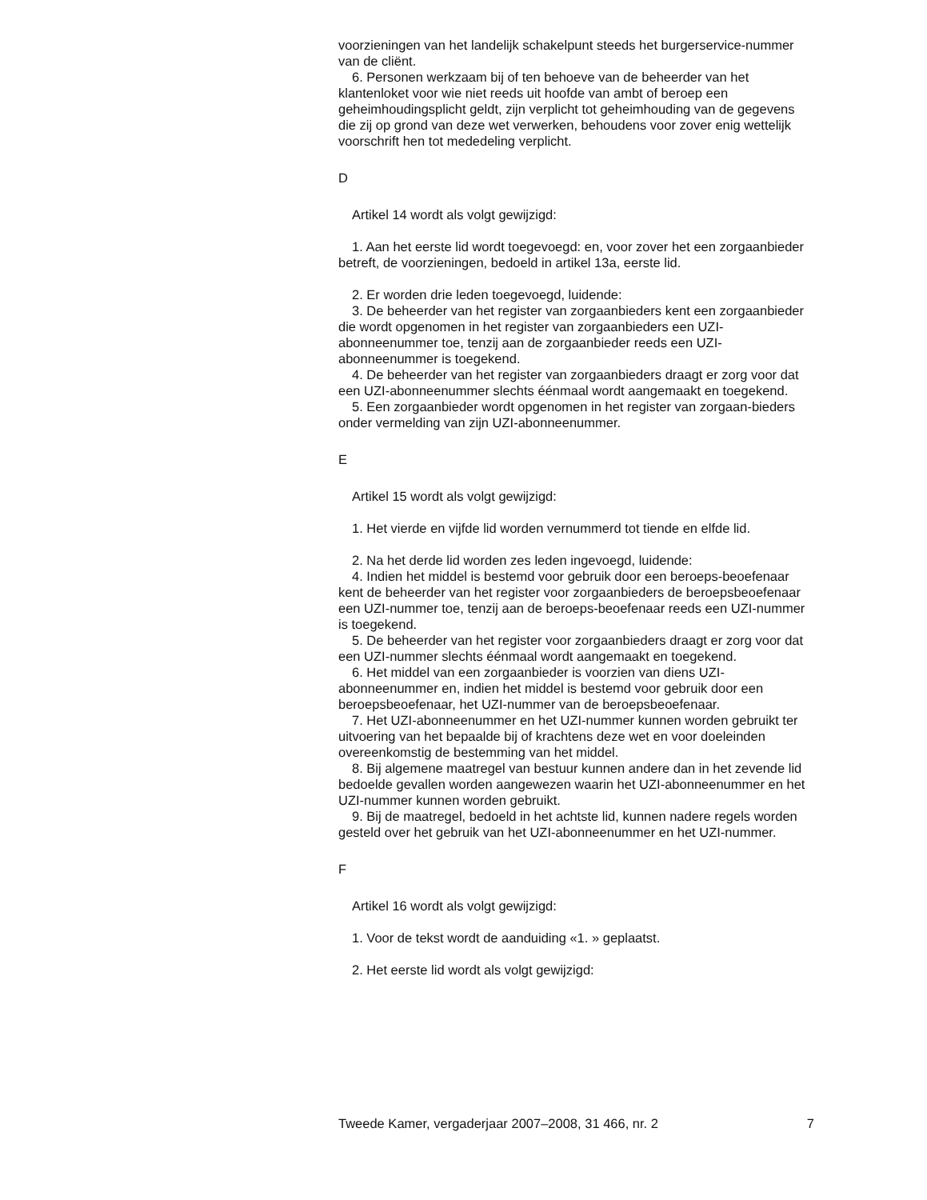voorzieningen van het landelijk schakelpunt steeds het burgerservice-nummer van de cliënt.
6. Personen werkzaam bij of ten behoeve van de beheerder van het klantenloket voor wie niet reeds uit hoofde van ambt of beroep een geheimhoudingsplicht geldt, zijn verplicht tot geheimhouding van de gegevens die zij op grond van deze wet verwerken, behoudens voor zover enig wettelijk voorschrift hen tot mededeling verplicht.
D
Artikel 14 wordt als volgt gewijzigd:
1. Aan het eerste lid wordt toegevoegd: en, voor zover het een zorgaanbieder betreft, de voorzieningen, bedoeld in artikel 13a, eerste lid.
2. Er worden drie leden toegevoegd, luidende:
3. De beheerder van het register van zorgaanbieders kent een zorgaanbieder die wordt opgenomen in het register van zorgaanbieders een UZI-abonneenummer toe, tenzij aan de zorgaanbieder reeds een UZI-abonneenummer is toegekend.
4. De beheerder van het register van zorgaanbieders draagt er zorg voor dat een UZI-abonneenummer slechts éénmaal wordt aangemaakt en toegekend.
5. Een zorgaanbieder wordt opgenomen in het register van zorgaan-bieders onder vermelding van zijn UZI-abonneenummer.
E
Artikel 15 wordt als volgt gewijzigd:
1. Het vierde en vijfde lid worden vernummerd tot tiende en elfde lid.
2. Na het derde lid worden zes leden ingevoegd, luidende:
4. Indien het middel is bestemd voor gebruik door een beroeps-beoefenaar kent de beheerder van het register voor zorgaanbieders de beroepsbeoefenaar een UZI-nummer toe, tenzij aan de beroeps-beoefenaar reeds een UZI-nummer is toegekend.
5. De beheerder van het register voor zorgaanbieders draagt er zorg voor dat een UZI-nummer slechts éénmaal wordt aangemaakt en toegekend.
6. Het middel van een zorgaanbieder is voorzien van diens UZI-abonneenummer en, indien het middel is bestemd voor gebruik door een beroepsbeoefenaar, het UZI-nummer van de beroepsbeoefenaar.
7. Het UZI-abonneenummer en het UZI-nummer kunnen worden gebruikt ter uitvoering van het bepaalde bij of krachtens deze wet en voor doeleinden overeenkomstig de bestemming van het middel.
8. Bij algemene maatregel van bestuur kunnen andere dan in het zevende lid bedoelde gevallen worden aangewezen waarin het UZI-abonneenummer en het UZI-nummer kunnen worden gebruikt.
9. Bij de maatregel, bedoeld in het achtste lid, kunnen nadere regels worden gesteld over het gebruik van het UZI-abonneenummer en het UZI-nummer.
F
Artikel 16 wordt als volgt gewijzigd:
1. Voor de tekst wordt de aanduiding «1. » geplaatst.
2. Het eerste lid wordt als volgt gewijzigd:
Tweede Kamer, vergaderjaar 2007–2008, 31 466, nr. 2 7